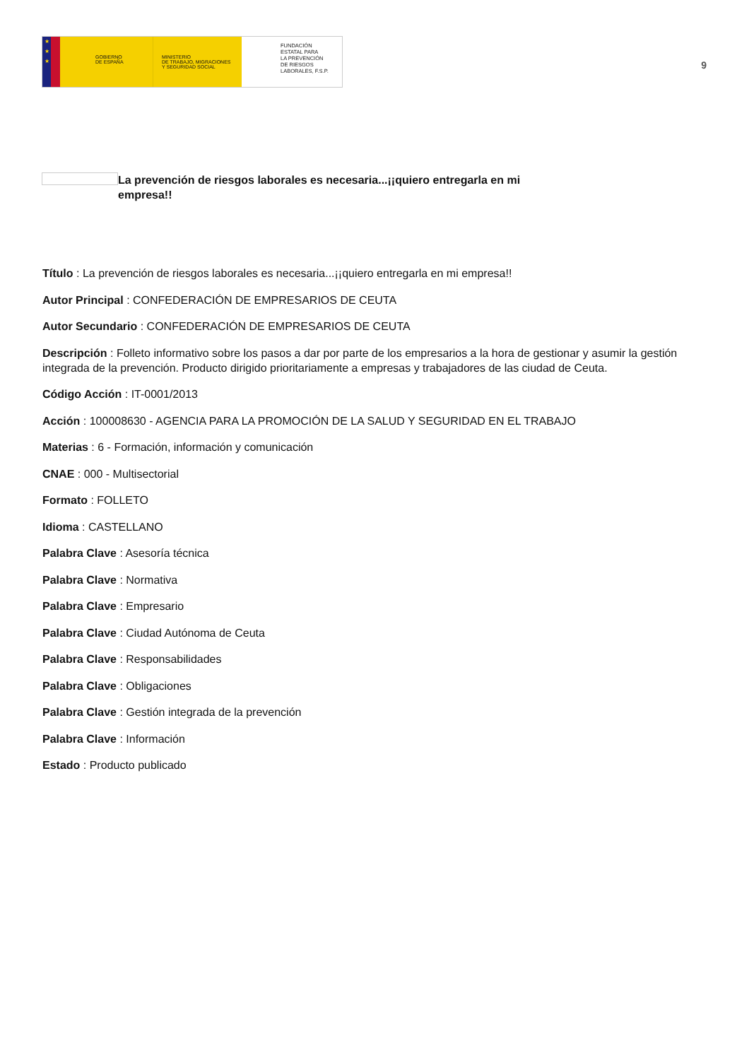★
★
★
GOBIERNO
DE ESPAÑA
MINISTERIO
DE TRABAJO, MIGRACIONES
Y SEGURIDAD SOCIAL
FUNDACIÓN
ESTATAL PARA
LA PREVENCIÓN
DE RIESGOS
LABORALES, F.S.P.
9
La prevención de riesgos laborales es necesaria...¡¡quiero entregarla en mi empresa!!
Título : La prevención de riesgos laborales es necesaria...¡¡quiero entregarla en mi empresa!!
Autor Principal : CONFEDERACIÓN DE EMPRESARIOS DE CEUTA
Autor Secundario : CONFEDERACIÓN DE EMPRESARIOS DE CEUTA
Descripción : Folleto informativo sobre los pasos a dar por parte de los empresarios a la hora de gestionar y asumir la gestión integrada de la prevención. Producto dirigido prioritariamente a empresas y trabajadores de las ciudad de Ceuta.
Código Acción : IT-0001/2013
Acción : 100008630 - AGENCIA PARA LA PROMOCIÓN DE LA SALUD Y SEGURIDAD EN EL TRABAJO
Materias : 6 - Formación, información y comunicación
CNAE : 000 - Multisectorial
Formato : FOLLETO
Idioma : CASTELLANO
Palabra Clave : Asesoría técnica
Palabra Clave : Normativa
Palabra Clave : Empresario
Palabra Clave : Ciudad Autónoma de Ceuta
Palabra Clave : Responsabilidades
Palabra Clave : Obligaciones
Palabra Clave : Gestión integrada de la prevención
Palabra Clave : Información
Estado : Producto publicado